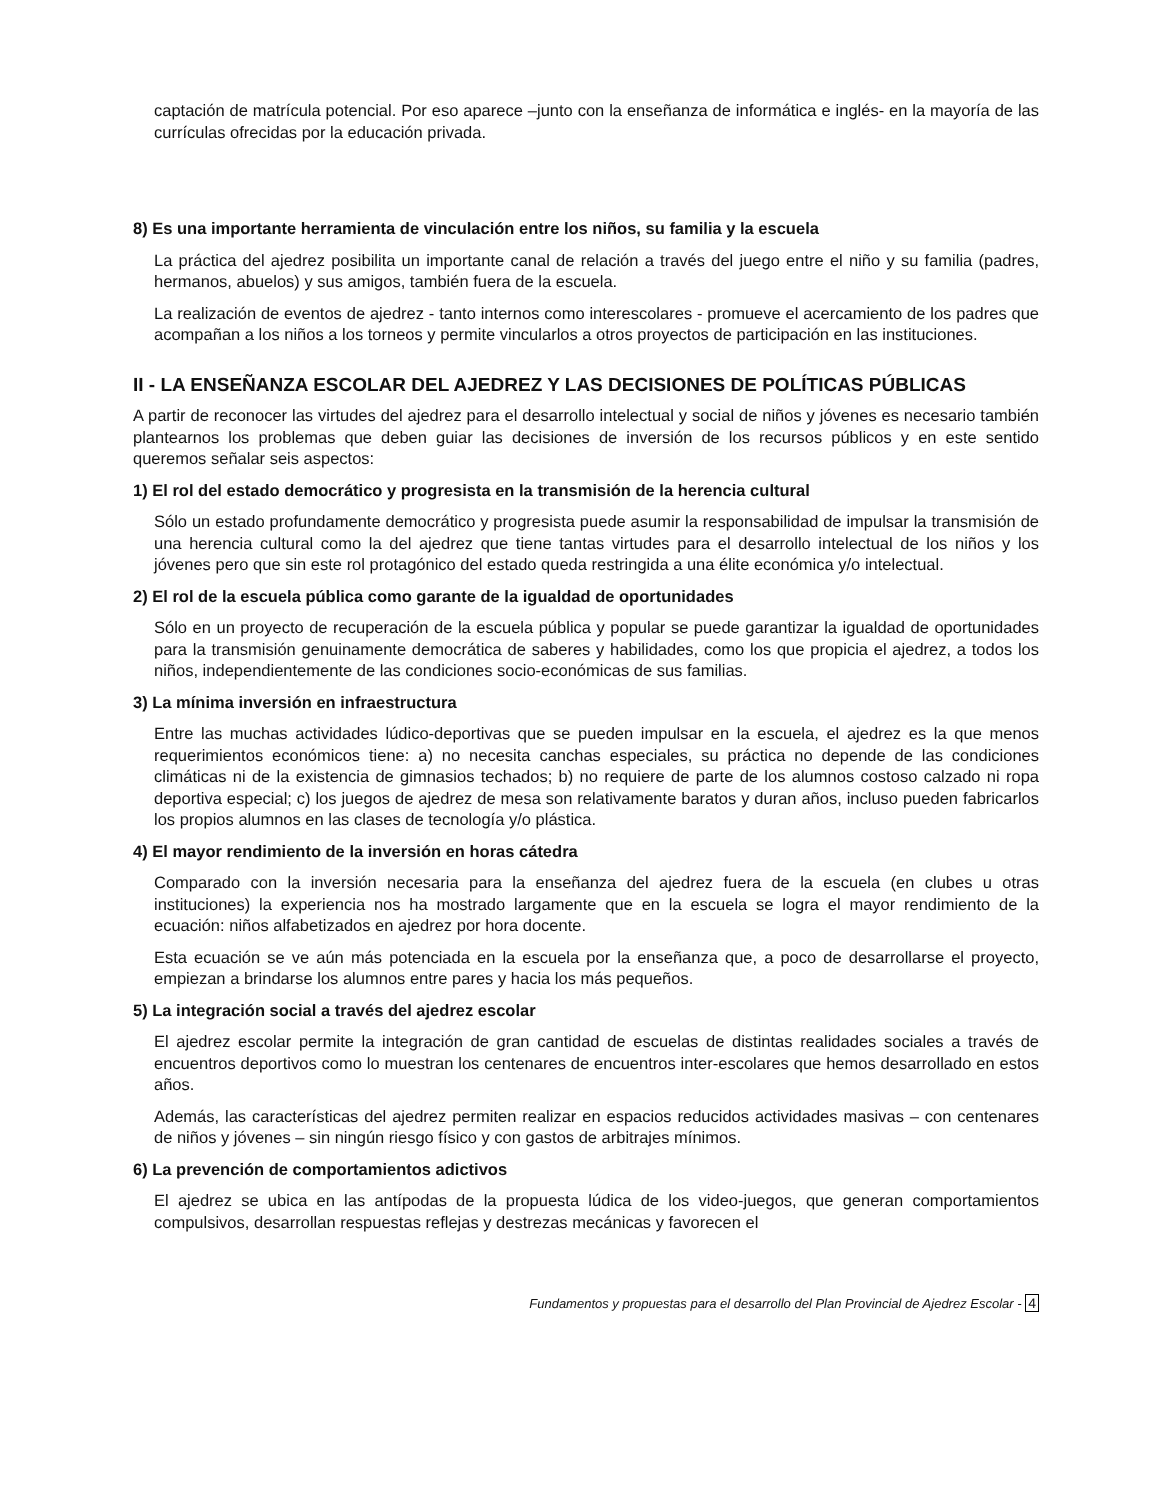captación de matrícula potencial. Por eso aparece –junto con la enseñanza de informática e inglés- en la mayoría de las currículas ofrecidas por la educación privada.
8) Es una importante herramienta de vinculación entre los niños, su familia y la escuela
La práctica del ajedrez posibilita un importante canal de relación a través del juego entre el niño y su familia (padres, hermanos, abuelos) y sus amigos, también fuera de la escuela.
La realización de eventos de ajedrez - tanto internos como interescolares - promueve el acercamiento de los padres que acompañan a los niños a los torneos y permite vincularlos a otros proyectos de participación en las instituciones.
II - LA ENSEÑANZA ESCOLAR DEL AJEDREZ Y LAS DECISIONES DE POLÍTICAS PÚBLICAS
A partir de reconocer las virtudes del ajedrez para el desarrollo intelectual y social de niños y jóvenes es necesario también plantearnos los problemas que deben guiar las decisiones de inversión de los recursos públicos y en este sentido queremos señalar seis aspectos:
1) El rol del estado democrático y progresista en la transmisión de la herencia cultural
Sólo un estado profundamente democrático y progresista puede asumir la responsabilidad de impulsar la transmisión de una herencia cultural como la del ajedrez que tiene tantas virtudes para el desarrollo intelectual de los niños y los jóvenes pero que sin este rol protagónico del estado queda restringida a una élite económica y/o intelectual.
2) El rol de la escuela pública como garante de la igualdad de oportunidades
Sólo en un proyecto de recuperación de la escuela pública y popular se puede garantizar la igualdad de oportunidades para la transmisión genuinamente democrática de saberes y habilidades, como los que propicia el ajedrez, a todos los niños, independientemente de las condiciones socio-económicas de sus familias.
3) La mínima inversión en infraestructura
Entre las muchas actividades lúdico-deportivas que se pueden impulsar en la escuela, el ajedrez es la que menos requerimientos económicos tiene: a) no necesita canchas especiales, su práctica no depende de las condiciones climáticas ni de la existencia de gimnasios techados; b) no requiere de parte de los alumnos costoso calzado ni ropa deportiva especial; c) los juegos de ajedrez de mesa son relativamente baratos y duran años, incluso pueden fabricarlos los propios alumnos en las clases de tecnología y/o plástica.
4) El mayor rendimiento de la inversión en horas cátedra
Comparado con la inversión necesaria para la enseñanza del ajedrez fuera de la escuela (en clubes u otras instituciones) la experiencia nos ha mostrado largamente que en la escuela se logra el mayor rendimiento de la ecuación: niños alfabetizados en ajedrez por hora docente.
Esta ecuación se ve aún más potenciada en la escuela por la enseñanza que, a poco de desarrollarse el proyecto, empiezan a brindarse los alumnos entre pares y hacia los más pequeños.
5) La integración social a través del ajedrez escolar
El ajedrez escolar permite la integración de gran cantidad de escuelas de distintas realidades sociales a través de encuentros deportivos como lo muestran los centenares de encuentros inter-escolares que hemos desarrollado en estos años.
Además, las características del ajedrez permiten realizar en espacios reducidos actividades masivas – con centenares de niños y jóvenes – sin ningún riesgo físico y con gastos de arbitrajes mínimos.
6) La prevención de comportamientos adictivos
El ajedrez se ubica en las antípodas de la propuesta lúdica de los video-juegos, que generan comportamientos compulsivos, desarrollan respuestas reflejas y destrezas mecánicas y favorecen el
Fundamentos y propuestas para el desarrollo del Plan Provincial de Ajedrez Escolar - 4